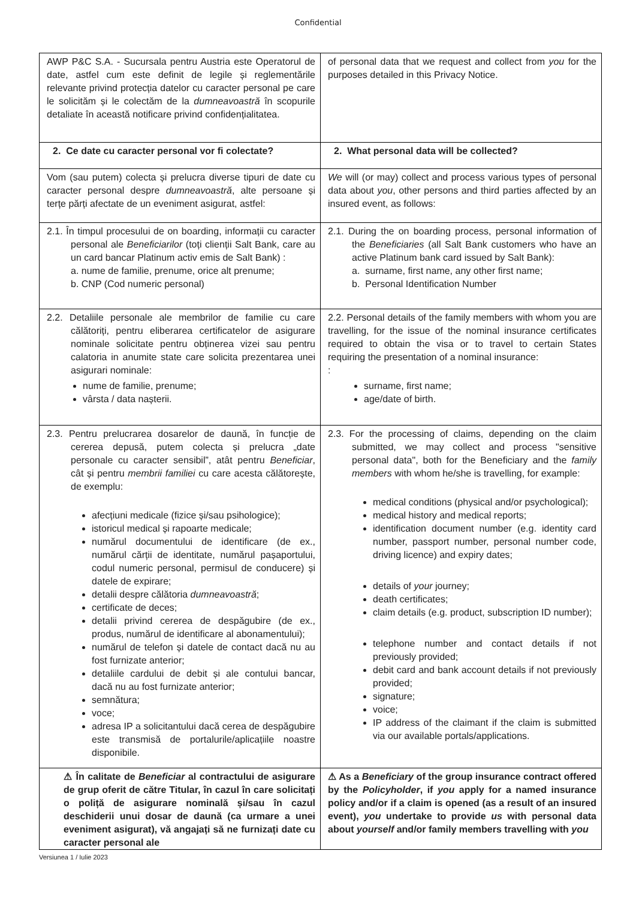Confidential
| AWP P&C S.A. - Sucursala pentru Austria este Operatorul de date, astfel cum este definit de legile și reglementările relevante privind protecția datelor cu caracter personal pe care le solicităm și le colectăm de la dumneavoastră în scopurile detaliate în această notificare privind confidențialitatea. | of personal data that we request and collect from you for the purposes detailed in this Privacy Notice. |
| 2. Ce date cu caracter personal vor fi colectate? | 2. What personal data will be collected? |
| Vom (sau putem) colecta și prelucra diverse tipuri de date cu caracter personal despre dumneavoastră , alte persoane și terțe părți afectate de un eveniment asigurat, astfel: | We will (or may) collect and process various types of personal data about you , other persons and third parties affected by an insured event, as follows: |
| 2.1. În timpul procesului de on boarding, informații cu caracter personal ale Beneficiarilor (toți clienții Salt Bank, care au un card bancar Platinum activ emis de Salt Bank) : a. nume de familie, prenume, orice alt prenume; b. CNP (Cod numeric personal) | 2.1. During the on boarding process, personal information of the Beneficiaries (all Salt Bank customers who have an active Platinum bank card issued by Salt Bank): a. surname, first name, any other first name; b. Personal Identification Number |
| 2.2. Detaliile personale ale membrilor de familie cu care călătoriți, pentru eliberarea certificatelor de asigurare nominale solicitate pentru obținerea vizei sau pentru calatoria in anumite state care solicita prezentarea unei asigurari nominale: nume de familie, prenume; vârsta / data nașterii. | 2.2. Personal details of the family members with whom you are travelling, for the issue of the nominal insurance certificates required to obtain the visa or to travel to certain States requiring the presentation of a nominal insurance: : surname, first name; age/date of birth. |
| 2.3. Pentru prelucrarea dosarelor de daună, în funcție de cererea depusă, putem colecta și prelucra „date personale cu caracter sensibil”, atât pentru Beneficiar , cât și pentru membrii familiei cu care acesta călătorește, de exemplu: afecțiuni medicale (fizice și/sau psihologice); istoricul medical și rapoarte medicale; numărul documentului de identificare (de ex., numărul cărții de identitate, numărul pașaportului, codul numeric personal, permisul de conducere) și datele de expirare; detalii despre călătoria dumneavoastră ; certificate de deces; detalii privind cererea de despăgubire (de ex., produs, numărul de identificare al abonamentului); numărul de telefon și datele de contact dacă nu au fost furnizate anterior; detaliile cardului de debit și ale contului bancar, dacă nu au fost furnizate anterior; semnătura; voce; adresa IP a solicitantului dacă cerea de despăgubire este transmisă de portalurile/aplicațiile noastre disponibile. | 2.3. For the processing of claims, depending on the claim submitted, we may collect and process "sensitive personal data", both for the Beneficiary and the family members with whom he/she is travelling, for example: medical conditions (physical and/or psychological); medical history and medical reports; identification document number (e.g. identity card number, passport number, personal number code, driving licence) and expiry dates; details of your journey; death certificates; claim details (e.g. product, subscription ID number); telephone number and contact details if not previously provided; debit card and bank account details if not previously provided; signature; voice; IP address of the claimant if the claim is submitted via our available portals/applications. |
| ⚠ În calitate de Beneficiar al contractului de asigurare de grup oferit de către Titular, în cazul în care solicitați o poliță de asigurare nominală și/sau în cazul deschiderii unui dosar de daună (ca urmare a unei eveniment asigurat), vă angajați să ne furnizați date cu caracter personal ale | ⚠ As a Beneficiary of the group insurance contract offered by the Policyholder , if you apply for a named insurance policy and/or if a claim is opened (as a result of an insured event), you undertake to provide us with personal data about yourself and/or family members travelling with you |
Versiunea 1 / Iulie 2023